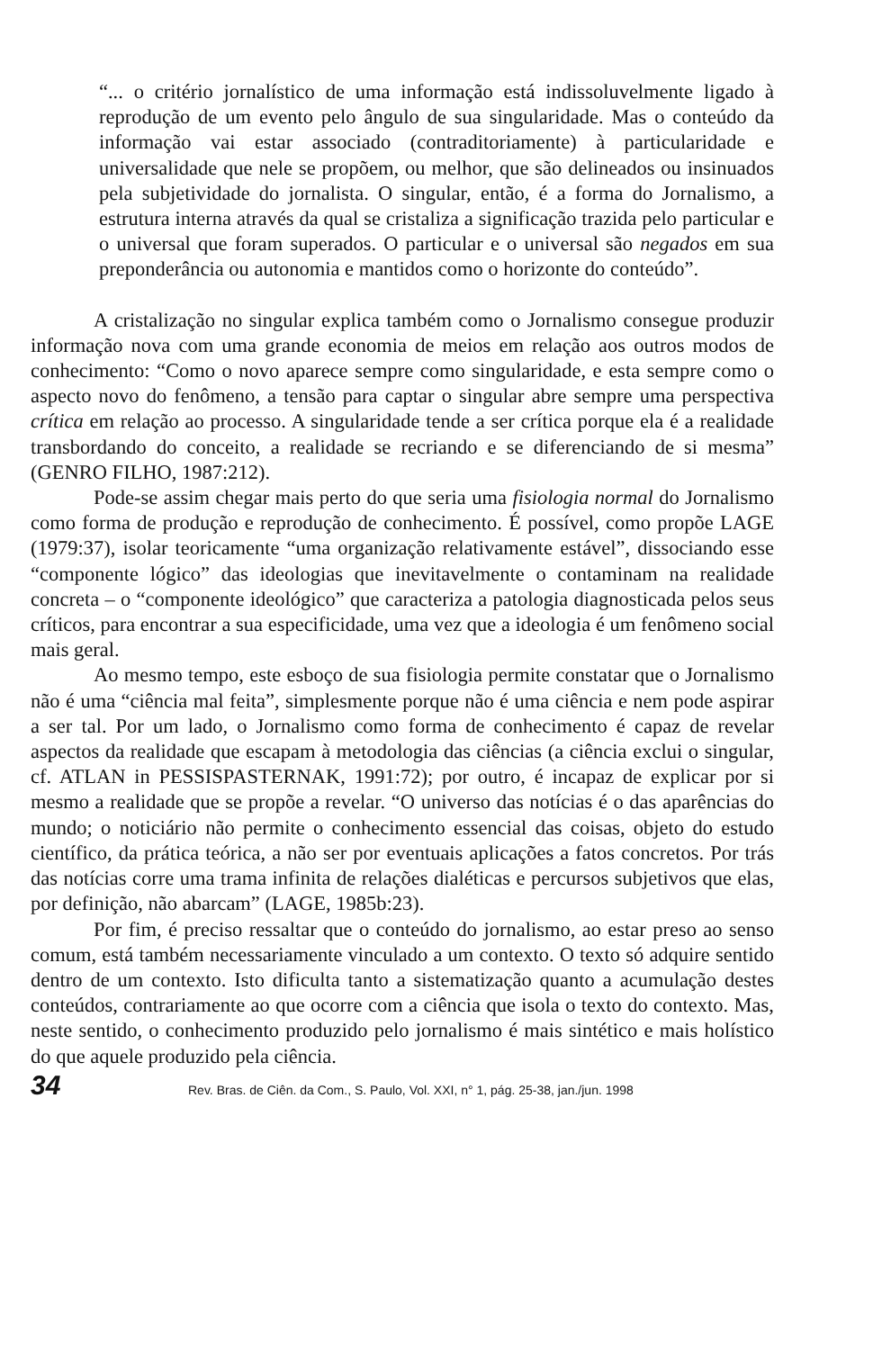“... o critério jornalístico de uma informação está indissoluvelmente ligado à reprodução de um evento pelo ângulo de sua singularidade. Mas o conteúdo da informação vai estar associado (contraditoriamente) à particularidade e universalidade que nele se propõem, ou melhor, que são delineados ou insinuados pela subjetividade do jornalista. O singular, então, é a forma do Jornalismo, a estrutura interna através da qual se cristaliza a significação trazida pelo particular e o universal que foram superados. O particular e o universal são negados em sua preponderância ou autonomia e mantidos como o horizonte do conteúdo”.
A cristalização no singular explica também como o Jornalismo consegue produzir informação nova com uma grande economia de meios em relação aos outros modos de conhecimento: “Como o novo aparece sempre como singularidade, e esta sempre como o aspecto novo do fenômeno, a tensão para captar o singular abre sempre uma perspectiva crítica em relação ao processo. A singularidade tende a ser crítica porque ela é a realidade transbordando do conceito, a realidade se recriando e se diferenciando de si mesma” (GENRO FILHO, 1987:212).
Pode-se assim chegar mais perto do que seria uma fisiologia normal do Jornalismo como forma de produção e reprodução de conhecimento. É possível, como propõe LAGE (1979:37), isolar teoricamente “uma organização relativamente estável”, dissociando esse “componente lógico” das ideologias que inevitavelmente o contaminam na realidade concreta – o “componente ideológico” que caracteriza a patologia diagnosticada pelos seus críticos, para encontrar a sua especificidade, uma vez que a ideologia é um fenômeno social mais geral.
Ao mesmo tempo, este esboço de sua fisiologia permite constatar que o Jornalismo não é uma “ciência mal feita”, simplesmente porque não é uma ciência e nem pode aspirar a ser tal. Por um lado, o Jornalismo como forma de conhecimento é capaz de revelar aspectos da realidade que escapam à metodologia das ciências (a ciência exclui o singular, cf. ATLAN in PESSISPASTERNAK, 1991:72); por outro, é incapaz de explicar por si mesmo a realidade que se propõe a revelar. “O universo das notícias é o das aparências do mundo; o noticiário não permite o conhecimento essencial das coisas, objeto do estudo científico, da prática teórica, a não ser por eventuais aplicações a fatos concretos. Por trás das notícias corre uma trama infinita de relações dialéticas e percursos subjetivos que elas, por definição, não abarcam” (LAGE, 1985b:23).
Por fim, é preciso ressaltar que o conteúdo do jornalismo, ao estar preso ao senso comum, está também necessariamente vinculado a um contexto. O texto só adquire sentido dentro de um contexto. Isto dificulta tanto a sistematização quanto a acumulação destes conteúdos, contrariamente ao que ocorre com a ciência que isola o texto do contexto. Mas, neste sentido, o conhecimento produzido pelo jornalismo é mais sintético e mais holístico do que aquele produzido pela ciência.
34 Rev. Bras. de Ciên. da Com., S. Paulo, Vol. XXI, n° 1, pág. 25-38, jan./jun. 1998